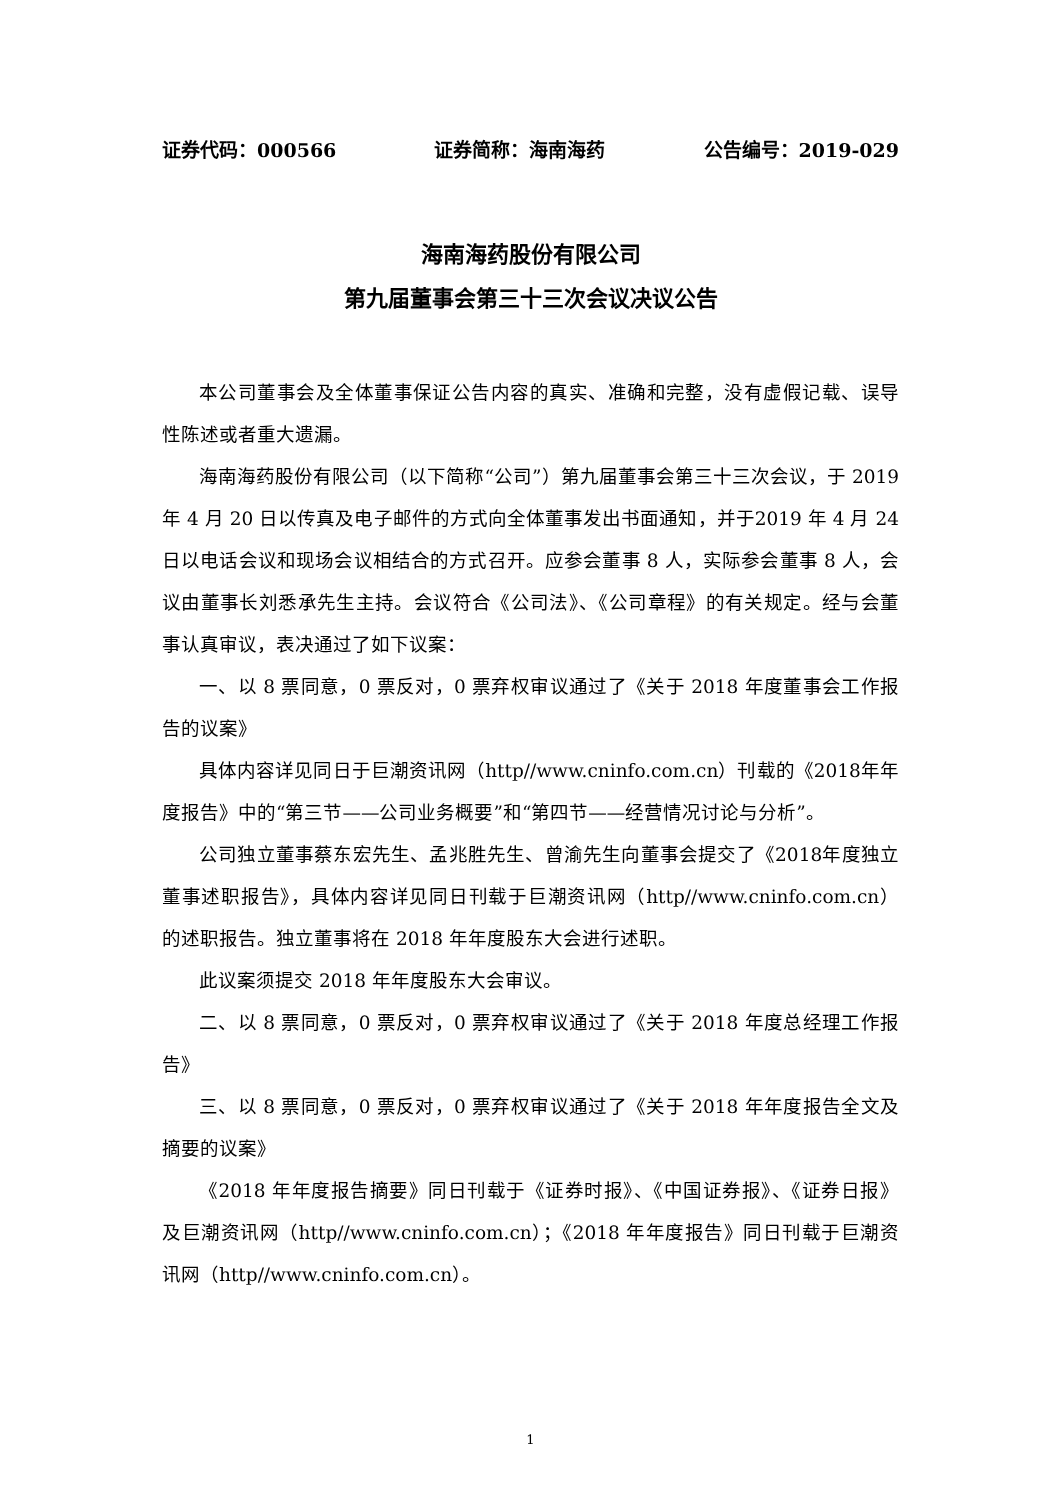证券代码：000566 证券简称：海南海药 公告编号：2019-029
海南海药股份有限公司
第九届董事会第三十三次会议决议公告
本公司董事会及全体董事保证公告内容的真实、准确和完整，没有虚假记载、误导性陈述或者重大遗漏。
海南海药股份有限公司（以下简称“公司”）第九届董事会第三十三次会议，于 2019 年 4 月 20 日以传真及电子邮件的方式向全体董事发出书面通知，并于2019 年 4 月 24 日以电话会议和现场会议相结合的方式召开。应参会董事 8 人，实际参会董事 8 人，会议由董事长刘悉承先生主持。会议符合《公司法》、《公司章程》的有关规定。经与会董事认真审议，表决通过了如下议案：
一、以 8 票同意，0 票反对，0 票弃权审议通过了《关于 2018 年度董事会工作报告的议案》
具体内容详见同日于巨潮资讯网（http//www.cninfo.com.cn）刊载的《2018年年度报告》中的“第三节——公司业务概要”和“第四节——经营情况讨论与分析”。
公司独立董事蔡东宏先生、孟兆胜先生、曾渝先生向董事会提交了《2018年度独立董事述职报告》，具体内容详见同日刊载于巨潮资讯网（http//www.cninfo.com.cn）的述职报告。独立董事将在 2018 年年度股东大会进行述职。
此议案须提交 2018 年年度股东大会审议。
二、以 8 票同意，0 票反对，0 票弃权审议通过了《关于 2018 年度总经理工作报告》
三、以 8 票同意，0 票反对，0 票弃权审议通过了《关于 2018 年年度报告全文及摘要的议案》
《2018 年年度报告摘要》同日刊载于《证券时报》、《中国证券报》、《证券日报》及巨潮资讯网（http//www.cninfo.com.cn）；《2018 年年度报告》同日刊载于巨潮资讯网（http//www.cninfo.com.cn）。
1